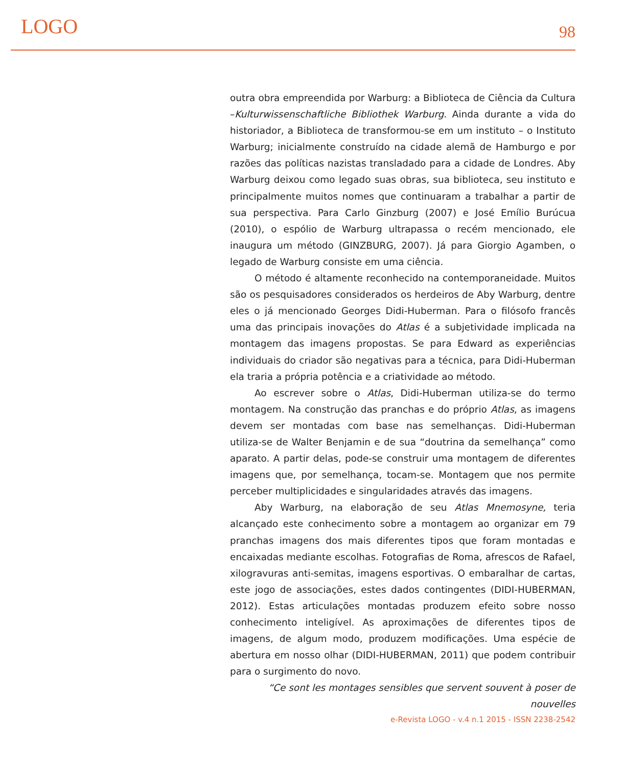LOGO 98
outra obra empreendida por Warburg: a Biblioteca de Ciência da Cultura –Kulturwissenschaftliche Bibliothek Warburg. Ainda durante a vida do historiador, a Biblioteca de transformou-se em um instituto – o Instituto Warburg; inicialmente construído na cidade alemã de Hamburgo e por razões das políticas nazistas transladado para a cidade de Londres. Aby Warburg deixou como legado suas obras, sua biblioteca, seu instituto e principalmente muitos nomes que continuaram a trabalhar a partir de sua perspectiva. Para Carlo Ginzburg (2007) e José Emílio Burúcua (2010), o espólio de Warburg ultrapassa o recém mencionado, ele inaugura um método (GINZBURG, 2007). Já para Giorgio Agamben, o legado de Warburg consiste em uma ciência.
O método é altamente reconhecido na contemporaneidade. Muitos são os pesquisadores considerados os herdeiros de Aby Warburg, dentre eles o já mencionado Georges Didi-Huberman. Para o filósofo francês uma das principais inovações do Atlas é a subjetividade implicada na montagem das imagens propostas. Se para Edward as experiências individuais do criador são negativas para a técnica, para Didi-Huberman ela traria a própria potência e a criatividade ao método.
Ao escrever sobre o Atlas, Didi-Huberman utiliza-se do termo montagem. Na construção das pranchas e do próprio Atlas, as imagens devem ser montadas com base nas semelhanças. Didi-Huberman utiliza-se de Walter Benjamin e de sua “doutrina da semelhança” como aparato. A partir delas, pode-se construir uma montagem de diferentes imagens que, por semelhança, tocam-se. Montagem que nos permite perceber multiplicidades e singularidades através das imagens.
Aby Warburg, na elaboração de seu Atlas Mnemosyne, teria alcançado este conhecimento sobre a montagem ao organizar em 79 pranchas imagens dos mais diferentes tipos que foram montadas e encaixadas mediante escolhas. Fotografias de Roma, afrescos de Rafael, xilogravuras anti-semitas, imagens esportivas. O embaralhar de cartas, este jogo de associações, estes dados contingentes (DIDI-HUBERMAN, 2012). Estas articulações montadas produzem efeito sobre nosso conhecimento inteligível. As aproximações de diferentes tipos de imagens, de algum modo, produzem modificações. Uma espécie de abertura em nosso olhar (DIDI-HUBERMAN, 2011) que podem contribuir para o surgimento do novo.
“Ce sont les montages sensibles que servent souvent à poser de nouvelles
e-Revista LOGO - v.4 n.1 2015 - ISSN 2238-2542